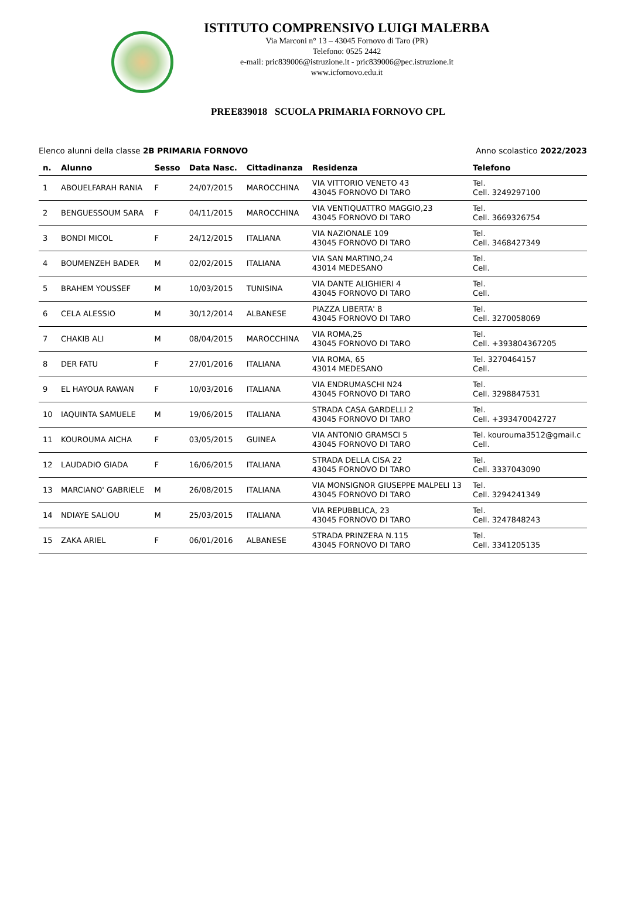ISTITUTO COMPRENSIVO LUIGI MALERBA
Via Marconi n° 13 – 43045 Fornovo di Taro (PR)
Telefono: 0525 2442
e-mail: pric839006@istruzione.it - pric839006@pec.istruzione.it
www.icfornovo.edu.it
PREE839018 SCUOLA PRIMARIA FORNOVO CPL
Elenco alunni della classe 2B PRIMARIA FORNOVO Anno scolastico 2022/2023
| n. | Alunno | Sesso | Data Nasc. | Cittadinanza | Residenza | Telefono |
| --- | --- | --- | --- | --- | --- | --- |
| 1 | ABOUELFARAH RANIA | F | 24/07/2015 | MAROCCHINA | VIA VITTORIO VENETO 43 43045 FORNOVO DI TARO | Tel. Cell. 3249297100 |
| 2 | BENGUESSOUM SARA | F | 04/11/2015 | MAROCCHINA | VIA VENTIQUATTRO MAGGIO,23 43045 FORNOVO DI TARO | Tel. Cell. 3669326754 |
| 3 | BONDI MICOL | F | 24/12/2015 | ITALIANA | VIA NAZIONALE 109 43045 FORNOVO DI TARO | Tel. Cell. 3468427349 |
| 4 | BOUMENZEH BADER | M | 02/02/2015 | ITALIANA | VIA SAN MARTINO,24 43014 MEDESANO | Tel. Cell. |
| 5 | BRAHEM YOUSSEF | M | 10/03/2015 | TUNISINA | VIA DANTE ALIGHIERI 4 43045 FORNOVO DI TARO | Tel. Cell. |
| 6 | CELA ALESSIO | M | 30/12/2014 | ALBANESE | PIAZZA LIBERTA' 8 43045 FORNOVO DI TARO | Tel. Cell. 3270058069 |
| 7 | CHAKIB ALI | M | 08/04/2015 | MAROCCHINA | VIA ROMA,25 43045 FORNOVO DI TARO | Tel. Cell. +393804367205 |
| 8 | DER FATU | F | 27/01/2016 | ITALIANA | VIA ROMA, 65 43014 MEDESANO | Tel. 3270464157 Cell. |
| 9 | EL HAYOUA RAWAN | F | 10/03/2016 | ITALIANA | VIA ENDRUMASCHI N24 43045 FORNOVO DI TARO | Tel. Cell. 3298847531 |
| 10 | IAQUINTA SAMUELE | M | 19/06/2015 | ITALIANA | STRADA CASA GARDELLI 2 43045 FORNOVO DI TARO | Tel. Cell. +393470042727 |
| 11 | KOUROUMA AICHA | F | 03/05/2015 | GUINEA | VIA ANTONIO GRAMSCI 5 43045 FORNOVO DI TARO | Tel. kourouma3512@gmail.c Cell. |
| 12 | LAUDADIO GIADA | F | 16/06/2015 | ITALIANA | STRADA DELLA CISA 22 43045 FORNOVO DI TARO | Tel. Cell. 3337043090 |
| 13 | MARCIANO' GABRIELE | M | 26/08/2015 | ITALIANA | VIA MONSIGNOR GIUSEPPE MALPELI 13 43045 FORNOVO DI TARO | Tel. Cell. 3294241349 |
| 14 | NDIAYE SALIOU | M | 25/03/2015 | ITALIANA | VIA REPUBBLICA, 23 43045 FORNOVO DI TARO | Tel. Cell. 3247848243 |
| 15 | ZAKA ARIEL | F | 06/01/2016 | ALBANESE | STRADA PRINZERA N.115 43045 FORNOVO DI TARO | Tel. Cell. 3341205135 |